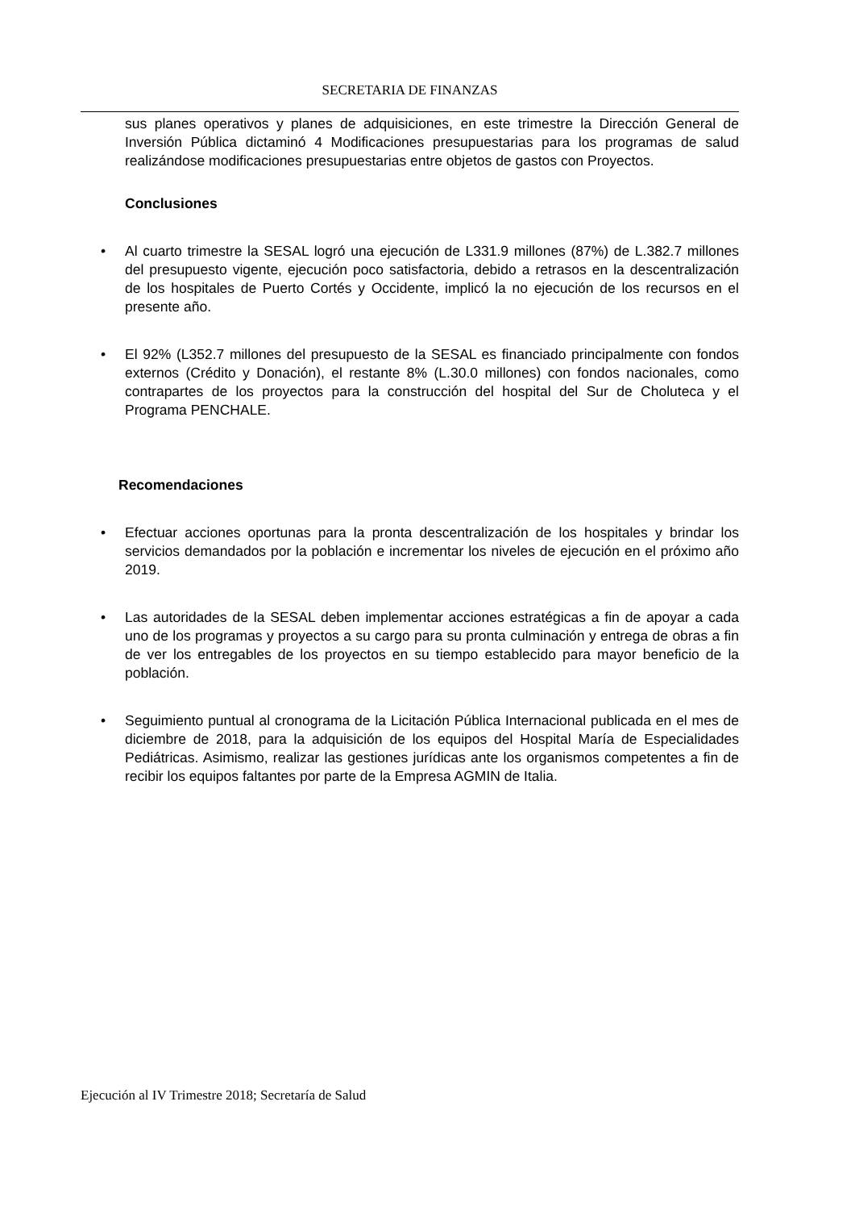SECRETARIA DE FINANZAS
sus planes operativos y planes de adquisiciones, en este trimestre la Dirección General de Inversión Pública dictaminó 4 Modificaciones presupuestarias para los programas de salud realizándose modificaciones presupuestarias entre objetos de gastos con Proyectos.
Conclusiones
• Al cuarto trimestre la SESAL logró una ejecución de L331.9 millones (87%) de L.382.7 millones del presupuesto vigente, ejecución poco satisfactoria, debido a retrasos en la descentralización de los hospitales de Puerto Cortés y Occidente, implicó la no ejecución de los recursos en el presente año.
• El 92% (L352.7 millones del presupuesto de la SESAL es financiado principalmente con fondos externos (Crédito y Donación), el restante 8% (L.30.0 millones) con fondos nacionales, como contrapartes de los proyectos para la construcción del hospital del Sur de Choluteca y el Programa PENCHALE.
Recomendaciones
• Efectuar acciones oportunas para la pronta descentralización de los hospitales y brindar los servicios demandados por la población e incrementar los niveles de ejecución en el próximo año 2019.
• Las autoridades de la SESAL deben implementar acciones estratégicas a fin de apoyar a cada uno de los programas y proyectos a su cargo para su pronta culminación y entrega de obras a fin de ver los entregables de los proyectos en su tiempo establecido para mayor beneficio de la población.
• Seguimiento puntual al cronograma de la Licitación Pública Internacional publicada en el mes de diciembre de 2018, para la adquisición de los equipos del Hospital María de Especialidades Pediátricas. Asimismo, realizar las gestiones jurídicas ante los organismos competentes a fin de recibir los equipos faltantes por parte de la Empresa AGMIN de Italia.
Ejecución al IV Trimestre 2018; Secretaría de Salud